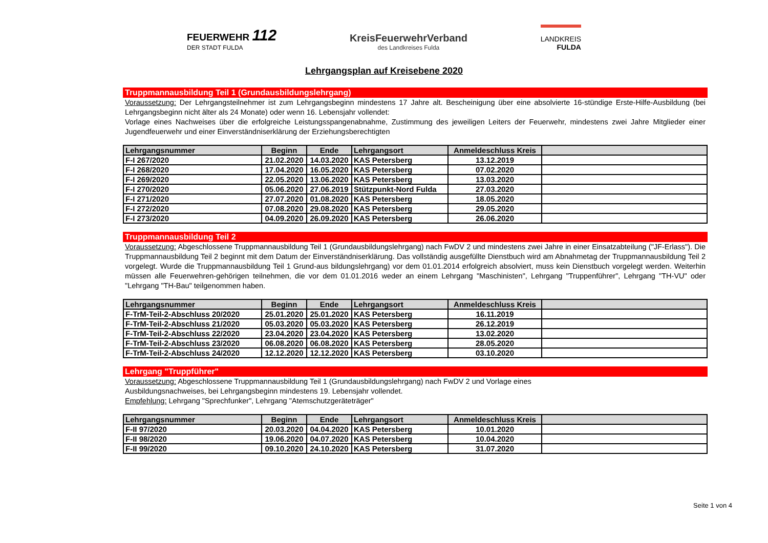FEUERWEHR 112
DER STADT FULDA
KreisFeuerwehrVerband
des Landkreises Fulda
LANDKREIS
FULDA
Lehrgangsplan auf Kreisebene 2020
Truppmannausbildung Teil 1 (Grundausbildungslehrgang)
Voraussetzung: Der Lehrgangsteilnehmer ist zum Lehrgangsbeginn mindestens 17 Jahre alt. Bescheinigung über eine absolvierte 16-stündige Erste-Hilfe-Ausbildung (bei Lehrgangsbeginn nicht älter als 24 Monate) oder wenn 16. Lebensjahr vollendet:
Vorlage eines Nachweises über die erfolgreiche Leistungsspangenabnahme, Zustimmung des jeweiligen Leiters der Feuerwehr, mindestens zwei Jahre Mitglieder einer Jugendfeuerwehr und einer Einverständniserklärung der Erziehungsberechtigten
| Lehrgangsnummer | Beginn | Ende | Lehrgangsort | Anmeldeschluss Kreis | |
| --- | --- | --- | --- | --- | --- |
| F-I 267/2020 | 21.02.2020 | 14.03.2020 | KAS Petersberg | 13.12.2019 | |
| F-I 268/2020 | 17.04.2020 | 16.05.2020 | KAS Petersberg | 07.02.2020 | |
| F-I 269/2020 | 22.05.2020 | 13.06.2020 | KAS Petersberg | 13.03.2020 | |
| F-I 270/2020 | 05.06.2020 | 27.06.2019 | Stützpunkt-Nord Fulda | 27.03.2020 | |
| F-I 271/2020 | 27.07.2020 | 01.08.2020 | KAS Petersberg | 18.05.2020 | |
| F-I 272/2020 | 07.08.2020 | 29.08.2020 | KAS Petersberg | 29.05.2020 | |
| F-I 273/2020 | 04.09.2020 | 26.09.2020 | KAS Petersberg | 26.06.2020 | |
Truppmannausbildung Teil 2
Voraussetzung: Abgeschlossene Truppmannausbildung Teil 1 (Grundausbildungslehrgang) nach FwDV 2 und mindestens zwei Jahre in einer Einsatzabteilung ("JF-Erlass"). Die Truppmannausbildung Teil 2 beginnt mit dem Datum der Einverständniserklärung. Das vollständig ausgefüllte Dienstbuch wird am Abnahmetag der Truppmannausbildung Teil 2 vorgelegt. Wurde die Truppmannausbildung Teil 1 Grund-aus bildungslehrgang) vor dem 01.01.2014 erfolgreich absolviert, muss kein Dienstbuch vorgelegt werden. Weiterhin müssen alle Feuerwehren-gehörigen teilnehmen, die vor dem 01.01.2016 weder an einem Lehrgang "Maschinisten", Lehrgang "Truppenführer", Lehrgang "TH-VU" oder "Lehrgang "TH-Bau" teilgenommen haben.
| Lehrgangsnummer | Beginn | Ende | Lehrgangsort | Anmeldeschluss Kreis | |
| --- | --- | --- | --- | --- | --- |
| F-TrM-Teil-2-Abschluss 20/2020 | 25.01.2020 | 25.01.2020 | KAS Petersberg | 16.11.2019 | |
| F-TrM-Teil-2-Abschluss 21/2020 | 05.03.2020 | 05.03.2020 | KAS Petersberg | 26.12.2019 | |
| F-TrM-Teil-2-Abschluss 22/2020 | 23.04.2020 | 23.04.2020 | KAS Petersberg | 13.02.2020 | |
| F-TrM-Teil-2-Abschluss 23/2020 | 06.08.2020 | 06.08.2020 | KAS Petersberg | 28.05.2020 | |
| F-TrM-Teil-2-Abschluss 24/2020 | 12.12.2020 | 12.12.2020 | KAS Petersberg | 03.10.2020 | |
Lehrgang "Truppführer"
Voraussetzung: Abgeschlossene Truppmannausbildung Teil 1 (Grundausbildungslehrgang) nach FwDV 2 und Vorlage eines
Ausbildungsnachweises, bei Lehrgangsbeginn mindestens 19. Lebensjahr vollendet.
Empfehlung: Lehrgang "Sprechfunker", Lehrgang "Atemschutzgeräteträger"
| Lehrgangsnummer | Beginn | Ende | Lehrgangsort | Anmeldeschluss Kreis | |
| --- | --- | --- | --- | --- | --- |
| F-II 97/2020 | 20.03.2020 | 04.04.2020 | KAS Petersberg | 10.01.2020 | |
| F-II 98/2020 | 19.06.2020 | 04.07.2020 | KAS Petersberg | 10.04.2020 | |
| F-II 99/2020 | 09.10.2020 | 24.10.2020 | KAS Petersberg | 31.07.2020 | |
Seite 1 von 4